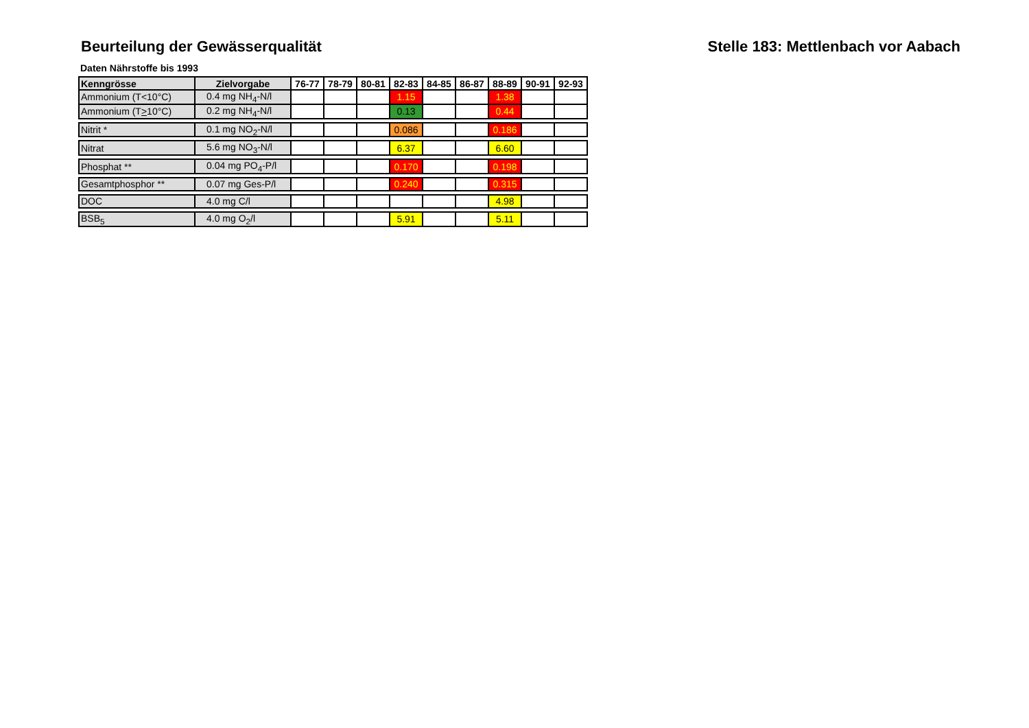Beurteilung der Gewässerqualität
Stelle 183: Mettlenbach vor Aabach
Daten Nährstoffe bis 1993
| Kenngrösse | Zielvorgabe | 76-77 | 78-79 | 80-81 | 82-83 | 84-85 | 86-87 | 88-89 | 90-91 | 92-93 |
| --- | --- | --- | --- | --- | --- | --- | --- | --- | --- | --- |
| Ammonium (T<10°C) | 0.4 mg NH<sub>4</sub>-N/l | | | | 1.15 | | | 1.38 | | |
| Ammonium (T > 10°C) | 0.2 mg NH<sub>4</sub>-N/l | | | | 0.13 | | | 0.44 | | |
| Nitrit * | 0.1 mg NO<sub>2</sub>-N/l | | | | 0.086 | | | 0.186 | | |
| Nitrat | 5.6 mg NO<sub>3</sub>-N/l | | | | 6.37 | | | 6.60 | | |
| Phosphat ** | 0.04 mg PO<sub>4</sub>-P/l | | | | 0.170 | | | 0.198 | | |
| Gesamtphosphor ** | 0.07 mg Ges-P/l | | | | 0.240 | | | 0.315 | | |
| DOC | 4.0 mg C/l | | | | | | | 4.98 | | |
| BSB<sub>5</sub> | 4.0 mg O<sub>2</sub>/l | | | | 5.91 | | | 5.11 | | |